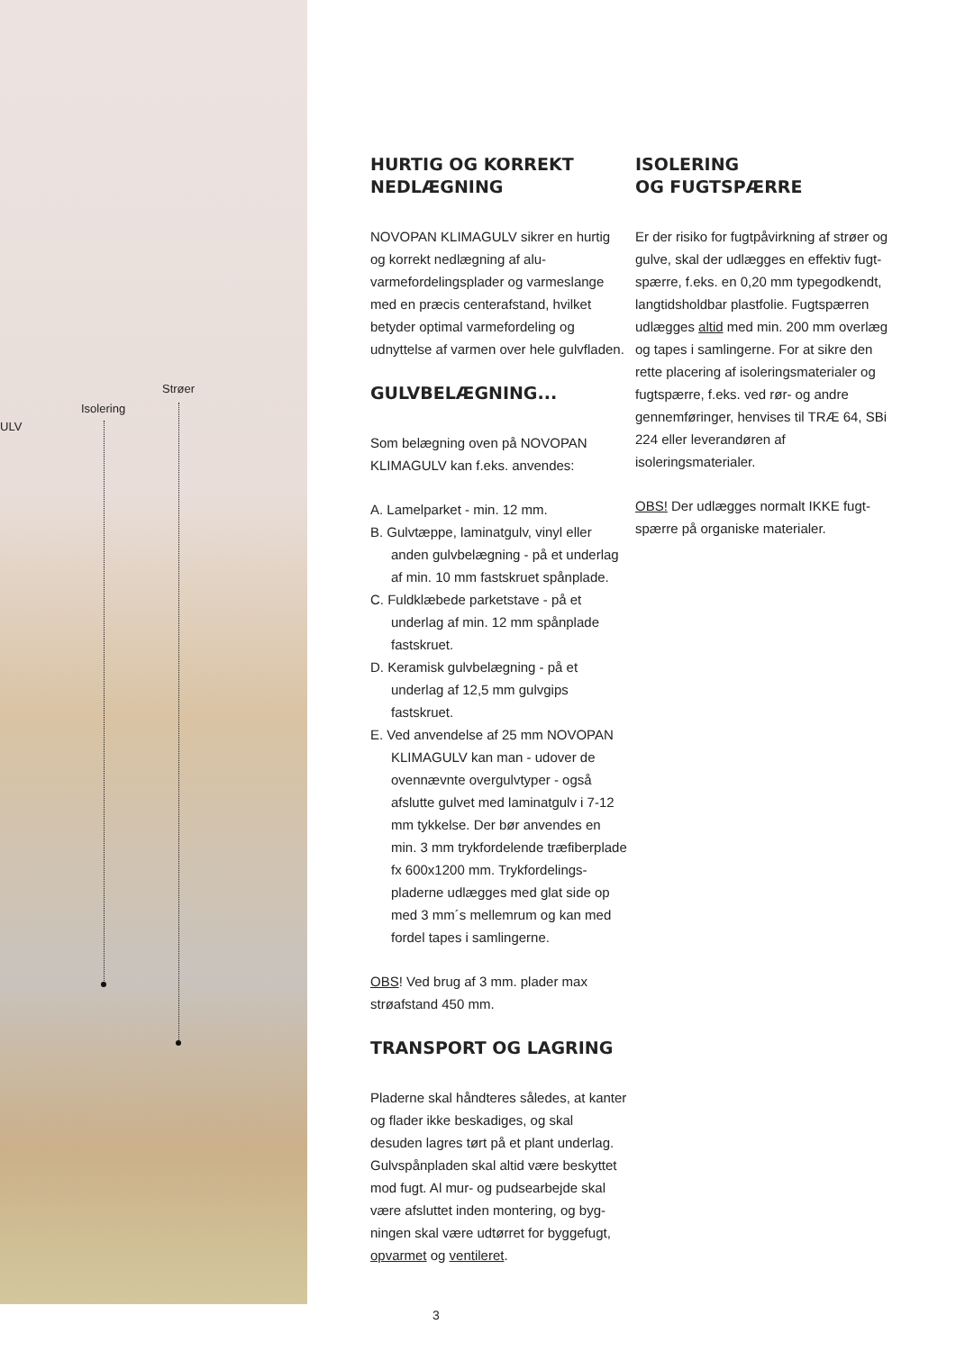Strøer
Isolering
ULV
HURTIG OG KORREKT NEDLÆGNING
NOVOPAN KLIMAGULV sikrer en hurtig og korrekt nedlægning af alu-varmefordelings­plader og varmeslange med en præcis centerafstand, hvilket betyder optimal varmefordeling og udnyttelse af varmen over hele gulvfladen.
GULVBELÆGNING...
Som belægning oven på NOVOPAN KLIMAGULV kan f.eks. anvendes:
A. Lamelparket - min. 12 mm.
B. Gulvtæppe, laminatgulv, vinyl eller anden gulvbelægning - på et underlag af min. 10 mm fastskruet spånplade.
C. Fuldklæbede parketstave - på et underlag af min. 12 mm spånplade fastskruet.
D. Keramisk gulvbelægning - på et underlag af 12,5 mm gulvgips fastskruet.
E. Ved anvendelse af 25 mm NOVOPAN KLIMAGULV kan man - udover de ovennævnte overgulvtyper - også afslutte gulvet med laminatgulv i 7-12 mm tykkelse. Der bør anvendes en min. 3 mm trykfordelende træfiber­plade fx 600x1200 mm. Trykfordelings­pladerne udlægges med glat side op med 3 mm´s mellemrum og kan med fordel tapes i samlingerne.
OBS! Ved brug af 3 mm. plader max strøafstand 450 mm.
TRANSPORT OG LAGRING
Pladerne skal håndteres således, at kanter og flader ikke beskadiges, og skal desuden lagres tørt på et plant underlag. Gulvspånpladen skal altid være beskyttet mod fugt. Al mur- og pudsearbejde skal være afsluttet inden montering, og byg­ningen skal være udtørret for byggefugt, opvarmet og ventileret.
ISOLERING
OG FUGTSPÆRRE
Er der risiko for fugtpåvirkning af strøer og gulve, skal der udlægges en effektiv fugt­spærre, f.eks. en 0,20 mm typegodkendt, langtidsholdbar plastfolie. Fugtspærren udlægges altid med min. 200 mm overlæg og tapes i samlingerne. For at sikre den rette placering af isoleringsmaterialer og fugtspærre, f.eks. ved rør- og andre gennemføringer, henvises til TRÆ 64, SBi 224 eller leverandøren af isoleringsmaterialer.
OBS! Der udlægges normalt IKKE fugt­spærre på organiske materialer.
3